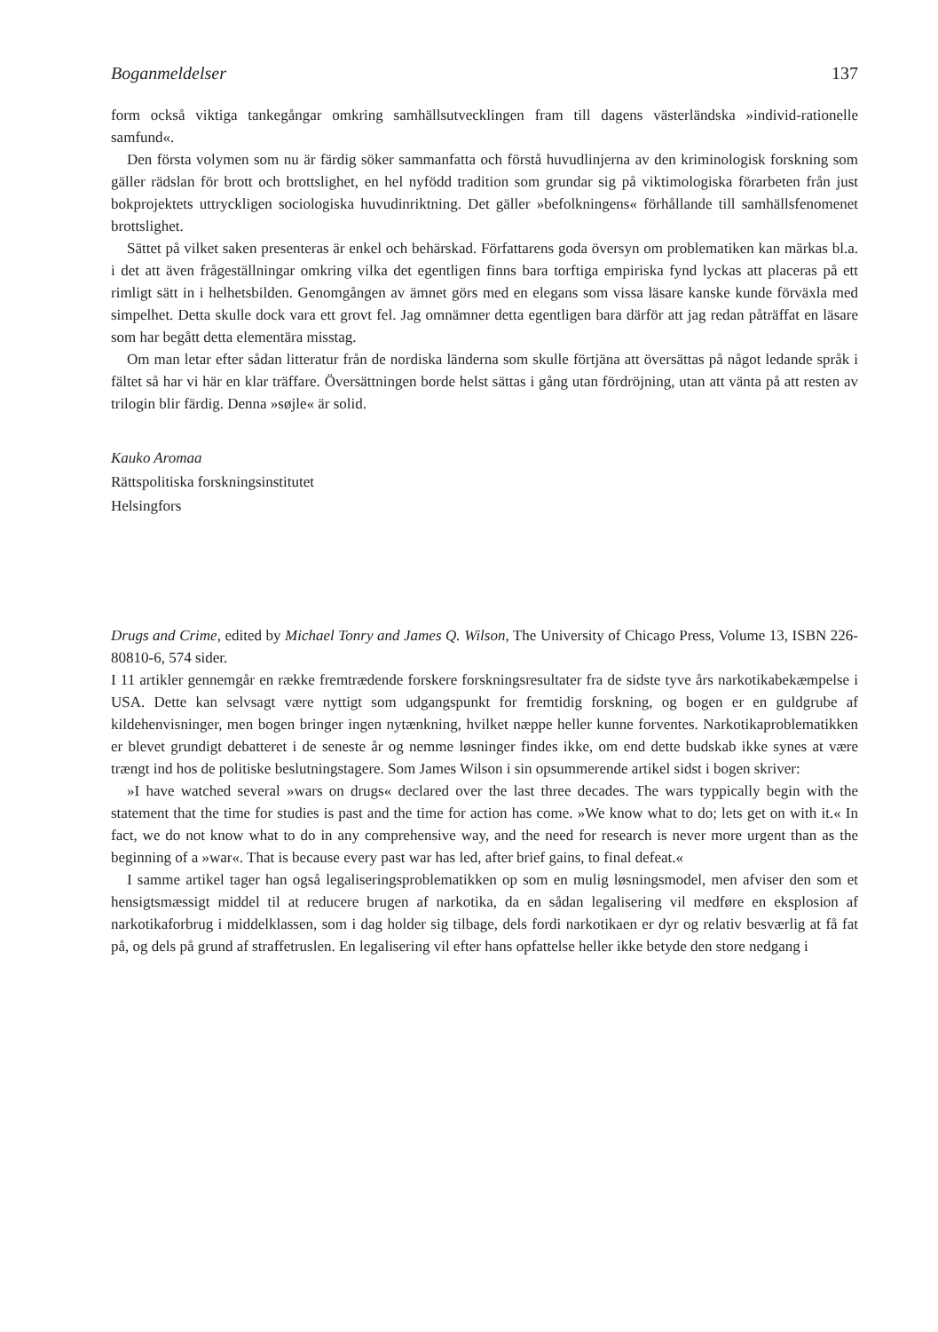Boganmeldelser 137
form också viktiga tankegångar omkring samhällsutvecklingen fram till dagens västerländska »individ-rationelle samfund«.
Den första volymen som nu är färdig söker sammanfatta och förstå huvudlinjerna av den kriminologisk forskning som gäller rädslan för brott och brottslighet, en hel nyfödd tradition som grundar sig på viktimologiska förarbeten från just bokprojektets uttryckligen sociologiska huvudinriktning. Det gäller »befolkningens« förhållande till samhällsfenomenet brottslighet.
Sättet på vilket saken presenteras är enkel och behärskad. Författarens goda översyn om problematiken kan märkas bl.a. i det att även frågeställningar omkring vilka det egentligen finns bara torftiga empiriska fynd lyckas att placeras på ett rimligt sätt in i helhetsbilden. Genomgången av ämnet görs med en elegans som vissa läsare kanske kunde förväxla med simpelhet. Detta skulle dock vara ett grovt fel. Jag omnämner detta egentligen bara därför att jag redan påträffat en läsare som har begått detta elementära misstag.
Om man letar efter sådan litteratur från de nordiska länderna som skulle förtjäna att översättas på något ledande språk i fältet så har vi här en klar träffare. Översättningen borde helst sättas i gång utan fördröjning, utan att vänta på att resten av trilogin blir färdig. Denna »søjle« är solid.
Kauko Aromaa
Rättspolitiska forskningsinstitutet
Helsingfors
Drugs and Crime, edited by Michael Tonry and James Q. Wilson, The University of Chicago Press, Volume 13, ISBN 226-80810-6, 574 sider.
I 11 artikler gennemgår en række fremtrædende forskere forskningsresultater fra de sidste tyve års narkotikabekæmpelse i USA. Dette kan selvsagt være nyttigt som udgangspunkt for fremtidig forskning, og bogen er en guldgrube af kildehenvisninger, men bogen bringer ingen nytænkning, hvilket næppe heller kunne forventes. Narkotikaproblematikken er blevet grundigt debatteret i de seneste år og nemme løsninger findes ikke, om end dette budskab ikke synes at være trængt ind hos de politiske beslutningstagere. Som James Wilson i sin opsummerende artikel sidst i bogen skriver:
»I have watched several »wars on drugs« declared over the last three decades. The wars typpically begin with the statement that the time for studies is past and the time for action has come. »We know what to do; lets get on with it.« In fact, we do not know what to do in any comprehensive way, and the need for research is never more urgent than as the beginning of a »war«. That is because every past war has led, after brief gains, to final defeat.«
I samme artikel tager han også legaliseringsproblematikken op som en mulig løsningsmodel, men afviser den som et hensigtsmæssigt middel til at reducere brugen af narkotika, da en sådan legalisering vil medføre en eksplosion af narkotikaforbrug i middelklassen, som i dag holder sig tilbage, dels fordi narkotikaen er dyr og relativ besværlig at få fat på, og dels på grund af straffetruslen. En legalisering vil efter hans opfattelse heller ikke betyde den store nedgang i